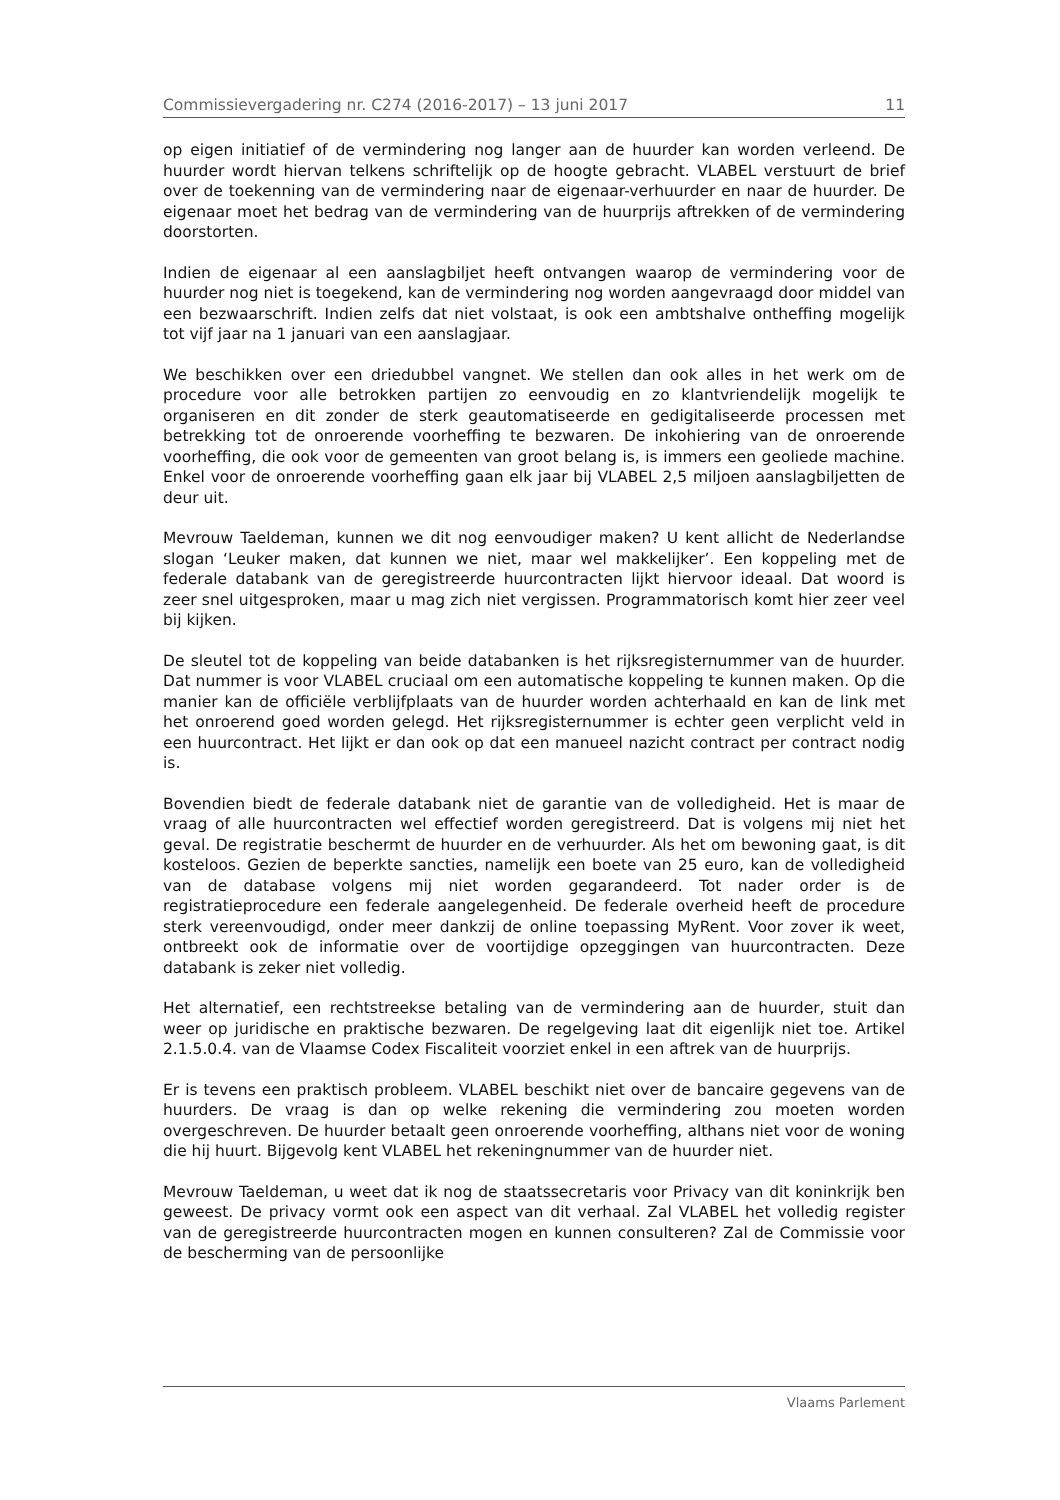Commissievergadering nr. C274 (2016-2017) – 13 juni 2017 11
op eigen initiatief of de vermindering nog langer aan de huurder kan worden verleend. De huurder wordt hiervan telkens schriftelijk op de hoogte gebracht. VLABEL verstuurt de brief over de toekenning van de vermindering naar de eigenaar-verhuurder en naar de huurder. De eigenaar moet het bedrag van de vermindering van de huurprijs aftrekken of de vermindering doorstorten.
Indien de eigenaar al een aanslagbiljet heeft ontvangen waarop de vermindering voor de huurder nog niet is toegekend, kan de vermindering nog worden aangevraagd door middel van een bezwaarschrift. Indien zelfs dat niet volstaat, is ook een ambtshalve ontheffing mogelijk tot vijf jaar na 1 januari van een aanslagjaar.
We beschikken over een driedubbel vangnet. We stellen dan ook alles in het werk om de procedure voor alle betrokken partijen zo eenvoudig en zo klantvriendelijk mogelijk te organiseren en dit zonder de sterk geautomatiseerde en gedigitaliseerde processen met betrekking tot de onroerende voorheffing te bezwaren. De inkohiering van de onroerende voorheffing, die ook voor de gemeenten van groot belang is, is immers een geoliede machine. Enkel voor de onroerende voorheffing gaan elk jaar bij VLABEL 2,5 miljoen aanslagbiljetten de deur uit.
Mevrouw Taeldeman, kunnen we dit nog eenvoudiger maken? U kent allicht de Nederlandse slogan ‘Leuker maken, dat kunnen we niet, maar wel makkelijker’. Een koppeling met de federale databank van de geregistreerde huurcontracten lijkt hiervoor ideaal. Dat woord is zeer snel uitgesproken, maar u mag zich niet vergissen. Programmatorisch komt hier zeer veel bij kijken.
De sleutel tot de koppeling van beide databanken is het rijksregisternummer van de huurder. Dat nummer is voor VLABEL cruciaal om een automatische koppeling te kunnen maken. Op die manier kan de officiële verblijfplaats van de huurder worden achterhaald en kan de link met het onroerend goed worden gelegd. Het rijksregisternummer is echter geen verplicht veld in een huurcontract. Het lijkt er dan ook op dat een manueel nazicht contract per contract nodig is.
Bovendien biedt de federale databank niet de garantie van de volledigheid. Het is maar de vraag of alle huurcontracten wel effectief worden geregistreerd. Dat is volgens mij niet het geval. De registratie beschermt de huurder en de verhuurder. Als het om bewoning gaat, is dit kosteloos. Gezien de beperkte sancties, namelijk een boete van 25 euro, kan de volledigheid van de database volgens mij niet worden gegarandeerd. Tot nader order is de registratieprocedure een federale aangelegenheid. De federale overheid heeft de procedure sterk vereenvoudigd, onder meer dankzij de online toepassing MyRent. Voor zover ik weet, ontbreekt ook de informatie over de voortijdige opzeggingen van huurcontracten. Deze databank is zeker niet volledig.
Het alternatief, een rechtstreekse betaling van de vermindering aan de huurder, stuit dan weer op juridische en praktische bezwaren. De regelgeving laat dit eigenlijk niet toe. Artikel 2.1.5.0.4. van de Vlaamse Codex Fiscaliteit voorziet enkel in een aftrek van de huurprijs.
Er is tevens een praktisch probleem. VLABEL beschikt niet over de bancaire gegevens van de huurders. De vraag is dan op welke rekening die vermindering zou moeten worden overgeschreven. De huurder betaalt geen onroerende voorheffing, althans niet voor de woning die hij huurt. Bijgevolg kent VLABEL het rekeningnummer van de huurder niet.
Mevrouw Taeldeman, u weet dat ik nog de staatssecretaris voor Privacy van dit koninkrijk ben geweest. De privacy vormt ook een aspect van dit verhaal. Zal VLABEL het volledig register van de geregistreerde huurcontracten mogen en kunnen consulteren? Zal de Commissie voor de bescherming van de persoonlijke
Vlaams Parlement